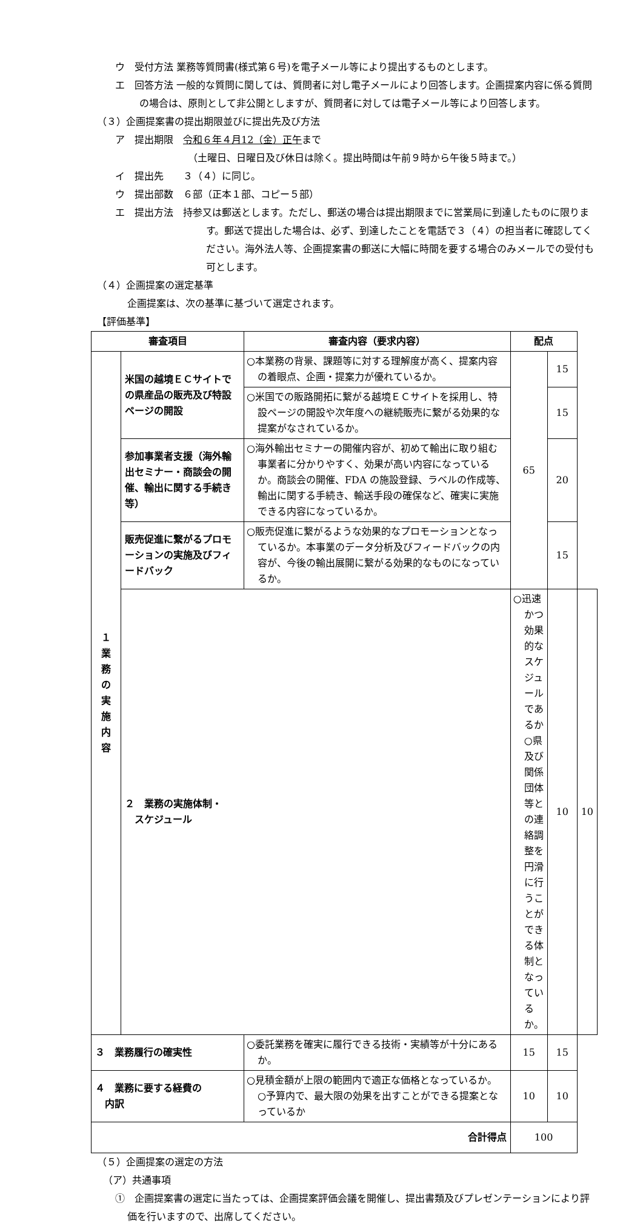ウ　受付方法 業務等質問書(様式第６号)を電子メール等により提出するものとします。
エ　回答方法 一般的な質問に関しては、質問者に対し電子メールにより回答します。企画提案内容に係る質問の場合は、原則として非公開としますが、質問者に対しては電子メール等により回答します。
（３）企画提案書の提出期限並びに提出先及び方法
ア　提出期限　令和６年４月12（金）正午まで
（土曜日、日曜日及び休日は除く。提出時間は午前９時から午後５時まで。）
イ　提出先　　３（４）に同じ。
ウ　提出部数　６部（正本１部、コピー５部）
エ　提出方法　持参又は郵送とします。ただし、郵送の場合は提出期限までに営業局に到達したものに限ります。郵送で提出した場合は、必ず、到達したことを電話で３（４）の担当者に確認してください。海外法人等、企画提案書の郵送に大幅に時間を要する場合のみメールでの受付も可とします。
（４）企画提案の選定基準
企画提案は、次の基準に基づいて選定されます。
【評価基準】
| 審査項目 | | 審査内容（要求内容） | 配点 | | |
| --- | --- | --- | --- | --- | --- |
| １ 業 務 の 実 施 内 容 | 米国の越境ＥＣサイトでの県産品の販売及び特設ページの開設 | ○本業務の背景、課題等に対する理解度が高く、提案内容の着眼点、企画・提案力が優れているか。 | 65 | 15 | |
| | | ○米国での販路開拓に繋がる越境ＥＣサイトを採用し、特設ページの開設や次年度への継続販売に繋がる効果的な提案がなされているか。 | | 15 | |
| | 参加事業者支援（海外輸出セミナー・商談会の開催、輸出に関する手続き等） | ○海外輸出セミナーの開催内容が、初めて輸出に取り組む事業者に分かりやすく、効果が高い内容になっているか。商談会の開催、FDA の施設登録、ラベルの作成等、輸出に関する手続き、輸送手段の確保など、確実に実施できる内容になっているか。 | | 20 | |
| | 販売促進に繋がるプロモーションの実施及びフィードバック | ○販売促進に繋がるような効果的なプロモーションとなっているか。本事業のデータ分析及びフィードバックの内容が、今後の輸出展開に繋がる効果的なものになっているか。 | | 15 | |
| | ２ 業務の実施体制・ スケジュール | | ○迅速かつ効果的なスケジュールであるか ○県及び関係団体等との連絡調整を円滑に行うことができる体制となっているか。 | 10 | 10 |
| ３ 業務履行の確実性 | | ○委託業務を確実に履行できる技術・実績等が十分にあるか。 | 15 | 15 | |
| ４ 業務に要する経費の 内訳 | | ○見積金額が上限の範囲内で適正な価格となっているか。 ○予算内で、最大限の効果を出すことができる提案となっているか | 10 | 10 | |
| 合計得点 | | | 100 | | |
（５）企画提案の選定の方法
（ア）共通事項
①　企画提案書の選定に当たっては、企画提案評価会議を開催し、提出書類及びプレゼンテーションにより評価を行いますので、出席してください。